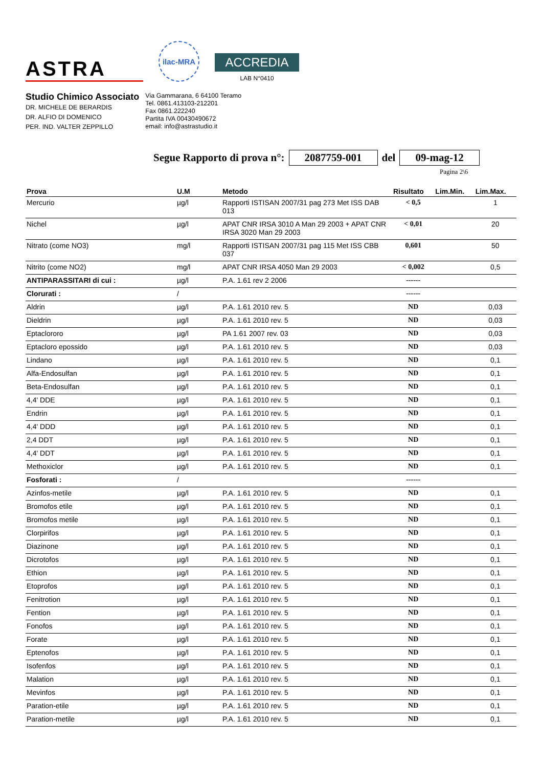ASTRA
ilac-MRA
ACCREDIA
LAB N°0410
Studio Chimico Associato
DR. MICHELE DE BERARDIS
DR. ALFIO DI DOMENICO
PER. IND. VALTER ZEPPILLO
Via Gammarana, 6 64100 Teramo
Tel. 0861.413103-212201
Fax 0861.222240
Partita IVA 00430490672
email: info@astrastudio.it
Segue Rapporto di prova n°: 2087759-001 del 09-mag-12
Pagina 2\6
| Prova | U.M | Metodo | Risultato | Lim.Min. | Lim.Max. |
| --- | --- | --- | --- | --- | --- |
| Mercurio | µg/l | Rapporti ISTISAN 2007/31 pag 273 Met ISS DAB 013 | < 0,5 | | 1 |
| Nichel | µg/l | APAT CNR IRSA 3010 A Man 29 2003 + APAT CNR IRSA 3020 Man 29 2003 | < 0,01 | | 20 |
| Nitrato (come NO3) | mg/l | Rapporti ISTISAN 2007/31 pag 115 Met ISS CBB 037 | 0,601 | | 50 |
| Nitrito (come NO2) | mg/l | APAT CNR IRSA 4050 Man 29 2003 | < 0,002 | | 0,5 |
| ANTIPARASSITARI di cui : | µg/l | P.A. 1.61 rev 2 2006 | ------ | | |
| Clorurati : | / | | ------ | | |
| Aldrin | µg/l | P.A. 1.61 2010 rev. 5 | ND | | 0,03 |
| Dieldrin | µg/l | P.A. 1.61 2010 rev. 5 | ND | | 0,03 |
| Eptaclororo | µg/l | PA 1.61 2007 rev. 03 | ND | | 0,03 |
| Eptacloro epossido | µg/l | P.A. 1.61 2010 rev. 5 | ND | | 0,03 |
| Lindano | µg/l | P.A. 1.61 2010 rev. 5 | ND | | 0,1 |
| Alfa-Endosulfan | µg/l | P.A. 1.61 2010 rev. 5 | ND | | 0,1 |
| Beta-Endosulfan | µg/l | P.A. 1.61 2010 rev. 5 | ND | | 0,1 |
| 4,4' DDE | µg/l | P.A. 1.61 2010 rev. 5 | ND | | 0,1 |
| Endrin | µg/l | P.A. 1.61 2010 rev. 5 | ND | | 0,1 |
| 4,4' DDD | µg/l | P.A. 1.61 2010 rev. 5 | ND | | 0,1 |
| 2,4 DDT | µg/l | P.A. 1.61 2010 rev. 5 | ND | | 0,1 |
| 4,4' DDT | µg/l | P.A. 1.61 2010 rev. 5 | ND | | 0,1 |
| Methoxiclor | µg/l | P.A. 1.61 2010 rev. 5 | ND | | 0,1 |
| Fosforati : | / | | ------ | | |
| Azinfos-metile | µg/l | P.A. 1.61 2010 rev. 5 | ND | | 0,1 |
| Bromofos etile | µg/l | P.A. 1.61 2010 rev. 5 | ND | | 0,1 |
| Bromofos metile | µg/l | P.A. 1.61 2010 rev. 5 | ND | | 0,1 |
| Clorpirifos | µg/l | P.A. 1.61 2010 rev. 5 | ND | | 0,1 |
| Diazinone | µg/l | P.A. 1.61 2010 rev. 5 | ND | | 0,1 |
| Dicrotofos | µg/l | P.A. 1.61 2010 rev. 5 | ND | | 0,1 |
| Ethion | µg/l | P.A. 1.61 2010 rev. 5 | ND | | 0,1 |
| Etoprofos | µg/l | P.A. 1.61 2010 rev. 5 | ND | | 0,1 |
| Fenitrotion | µg/l | P.A. 1.61 2010 rev. 5 | ND | | 0,1 |
| Fention | µg/l | P.A. 1.61 2010 rev. 5 | ND | | 0,1 |
| Fonofos | µg/l | P.A. 1.61 2010 rev. 5 | ND | | 0,1 |
| Forate | µg/l | P.A. 1.61 2010 rev. 5 | ND | | 0,1 |
| Eptenofos | µg/l | P.A. 1.61 2010 rev. 5 | ND | | 0,1 |
| Isofenfos | µg/l | P.A. 1.61 2010 rev. 5 | ND | | 0,1 |
| Malation | µg/l | P.A. 1.61 2010 rev. 5 | ND | | 0,1 |
| Mevinfos | µg/l | P.A. 1.61 2010 rev. 5 | ND | | 0,1 |
| Paration-etile | µg/l | P.A. 1.61 2010 rev. 5 | ND | | 0,1 |
| Paration-metile | µg/l | P.A. 1.61 2010 rev. 5 | ND | | 0,1 |